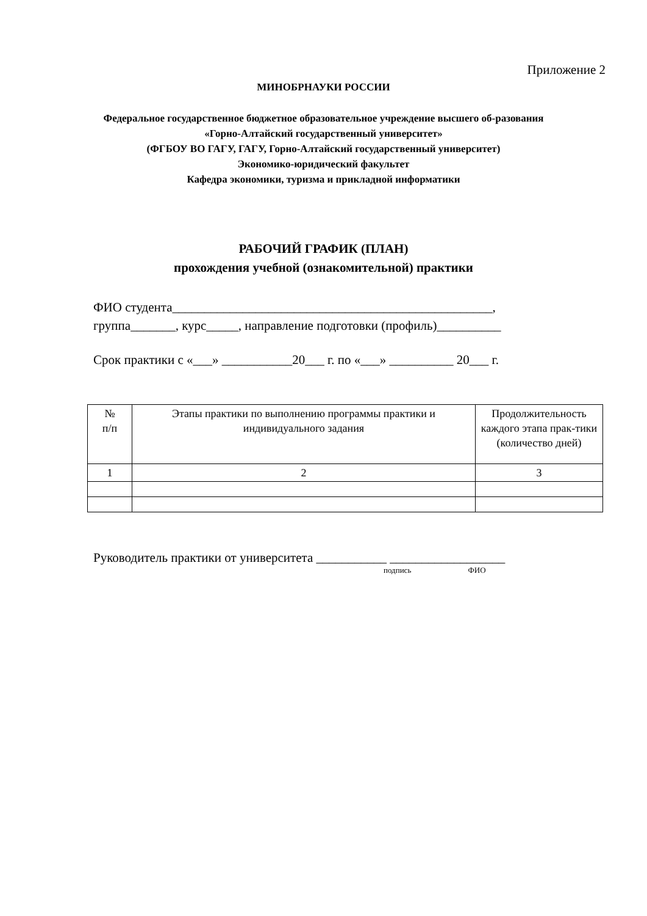Приложение 2
МИНОБРНАУКИ РОССИИ
Федеральное государственное бюджетное образовательное учреждение высшего об-разования «Горно-Алтайский государственный университет»
(ФГБОУ ВО ГАГУ, ГАГУ, Горно-Алтайский государственный университет)
Экономико-юридический факультет
Кафедра экономики, туризма и прикладной информатики
РАБОЧИЙ ГРАФИК (ПЛАН)
прохождения учебной (ознакомительной) практики
ФИО студента__________________________________________________,
группа_______, курс_____, направление подготовки (профиль)__________
Срок практики с «___» ___________20___ г. по «___» __________ 20___ г.
| № п/п | Этапы практики по выполнению программы практики и индивидуального задания | Продолжительность каждого этапа прак-тики (количество дней) |
| 1 | 2 | 3 |
Руководитель практики от университета ___________ __________________
подпись ФИО